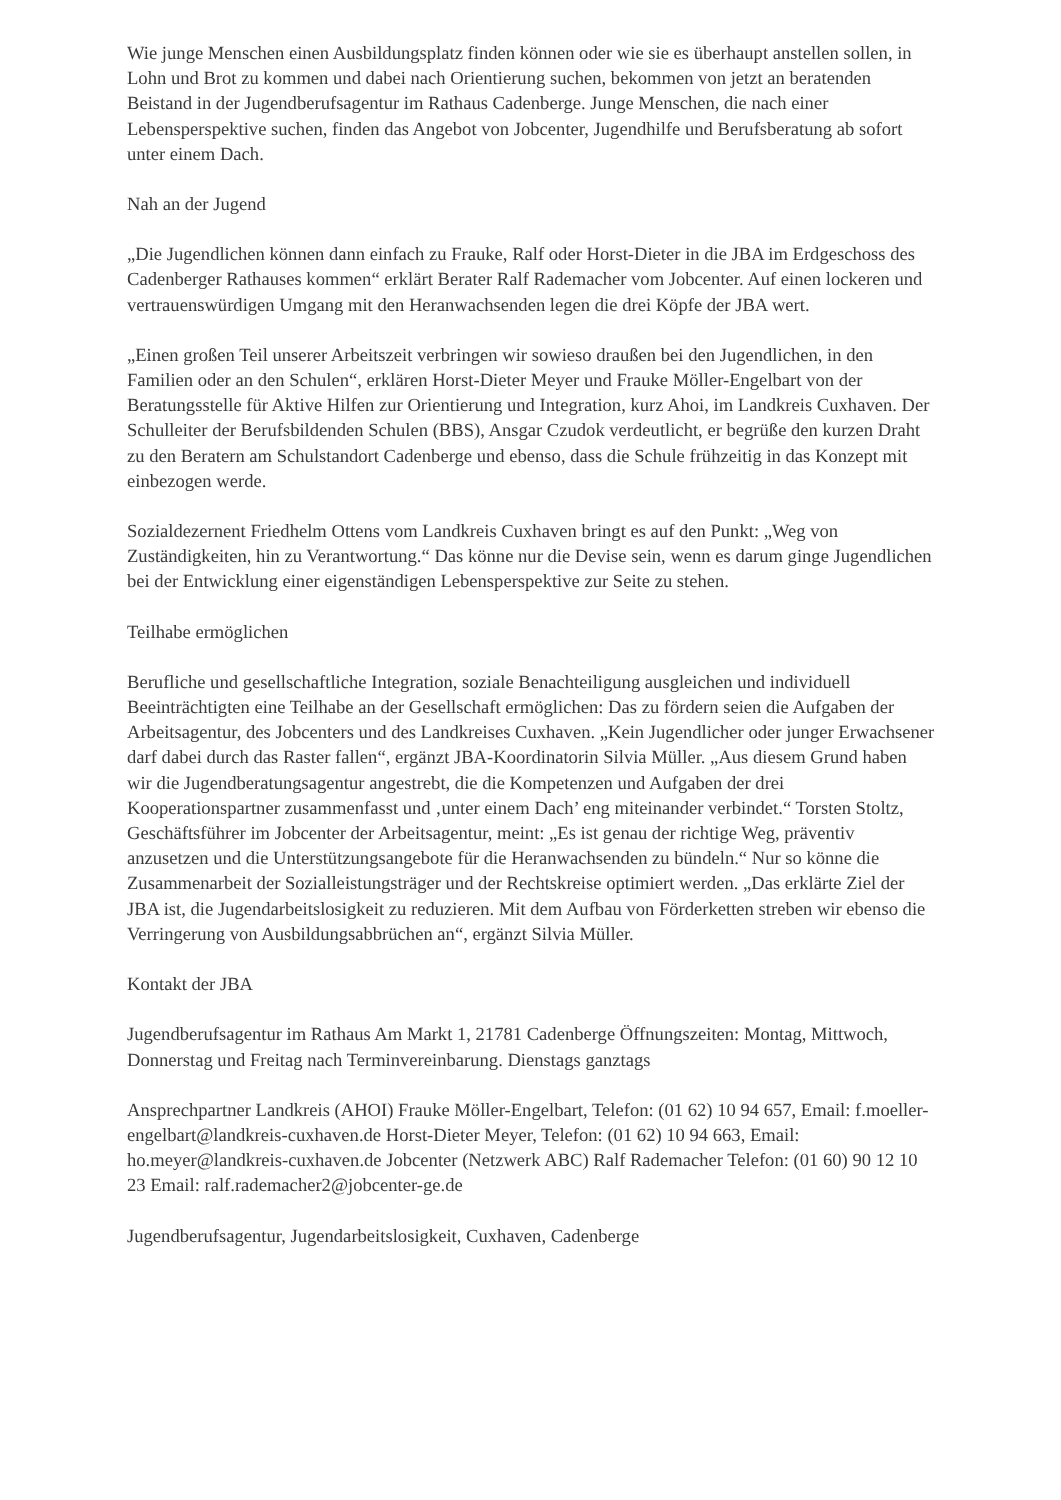Wie junge Menschen einen Ausbildungsplatz finden können oder wie sie es überhaupt anstellen sollen, in Lohn und Brot zu kommen und dabei nach Orientierung suchen, bekommen von jetzt an beratenden Beistand in der Jugendberufsagentur im Rathaus Cadenberge. Junge Menschen, die nach einer Lebensperspektive suchen, finden das Angebot von Jobcenter, Jugendhilfe und Berufsberatung ab sofort unter einem Dach.
Nah an der Jugend
„Die Jugendlichen können dann einfach zu Frauke, Ralf oder Horst-Dieter in die JBA im Erdgeschoss des Cadenberger Rathauses kommen“ erklärt Berater Ralf Rademacher vom Jobcenter. Auf einen lockeren und vertrauenswürdigen Umgang mit den Heranwachsenden legen die drei Köpfe der JBA wert.
„Einen großen Teil unserer Arbeitszeit verbringen wir sowieso draußen bei den Jugendlichen, in den Familien oder an den Schulen“, erklären Horst-Dieter Meyer und Frauke Möller-Engelbart von der Beratungsstelle für Aktive Hilfen zur Orientierung und Integration, kurz Ahoi, im Landkreis Cuxhaven. Der Schulleiter der Berufsbildenden Schulen (BBS), Ansgar Czudok verdeutlicht, er begrüße den kurzen Draht zu den Beratern am Schulstandort Cadenberge und ebenso, dass die Schule frühzeitig in das Konzept mit einbezogen werde.
Sozialdezernent Friedhelm Ottens vom Landkreis Cuxhaven bringt es auf den Punkt: „Weg von Zuständigkeiten, hin zu Verantwortung.“ Das könne nur die Devise sein, wenn es darum ginge Jugendlichen bei der Entwicklung einer eigenständigen Lebensperspektive zur Seite zu stehen.
Teilhabe ermöglichen
Berufliche und gesellschaftliche Integration, soziale Benachteiligung ausgleichen und individuell Beeinträchtigten eine Teilhabe an der Gesellschaft ermöglichen: Das zu fördern seien die Aufgaben der Arbeitsagentur, des Jobcenters und des Landkreises Cuxhaven. „Kein Jugendlicher oder junger Erwachsener darf dabei durch das Raster fallen“, ergänzt JBA-Koordinatorin Silvia Müller. „Aus diesem Grund haben wir die Jugendberatungsagentur angestrebt, die die Kompetenzen und Aufgaben der drei Kooperationspartner zusammenfasst und ‚unter einem Dach’ eng miteinander verbindet.“ Torsten Stoltz, Geschäftsführer im Jobcenter der Arbeitsagentur, meint: „Es ist genau der richtige Weg, präventiv anzusetzen und die Unterstützungsangebote für die Heranwachsenden zu bündeln.“ Nur so könne die Zusammenarbeit der Sozialleistungsträger und der Rechtskreise optimiert werden. „Das erklärte Ziel der JBA ist, die Jugendarbeitslosigkeit zu reduzieren. Mit dem Aufbau von Förderketten streben wir ebenso die Verringerung von Ausbildungsabbrüchen an“, ergänzt Silvia Müller.
Kontakt der JBA
Jugendberufsagentur im Rathaus Am Markt 1, 21781 Cadenberge Öffnungszeiten: Montag, Mittwoch, Donnerstag und Freitag nach Terminvereinbarung. Dienstags ganztags
Ansprechpartner Landkreis (AHOI) Frauke Möller-Engelbart, Telefon: (01 62) 10 94 657, Email: f.moeller-engelbart@landkreis-cuxhaven.de Horst-Dieter Meyer, Telefon: (01 62) 10 94 663, Email: ho.meyer@landkreis-cuxhaven.de Jobcenter (Netzwerk ABC) Ralf Rademacher Telefon: (01 60) 90 12 10 23 Email: ralf.rademacher2@jobcenter-ge.de
Jugendberufsagentur, Jugendarbeitslosigkeit, Cuxhaven, Cadenberge